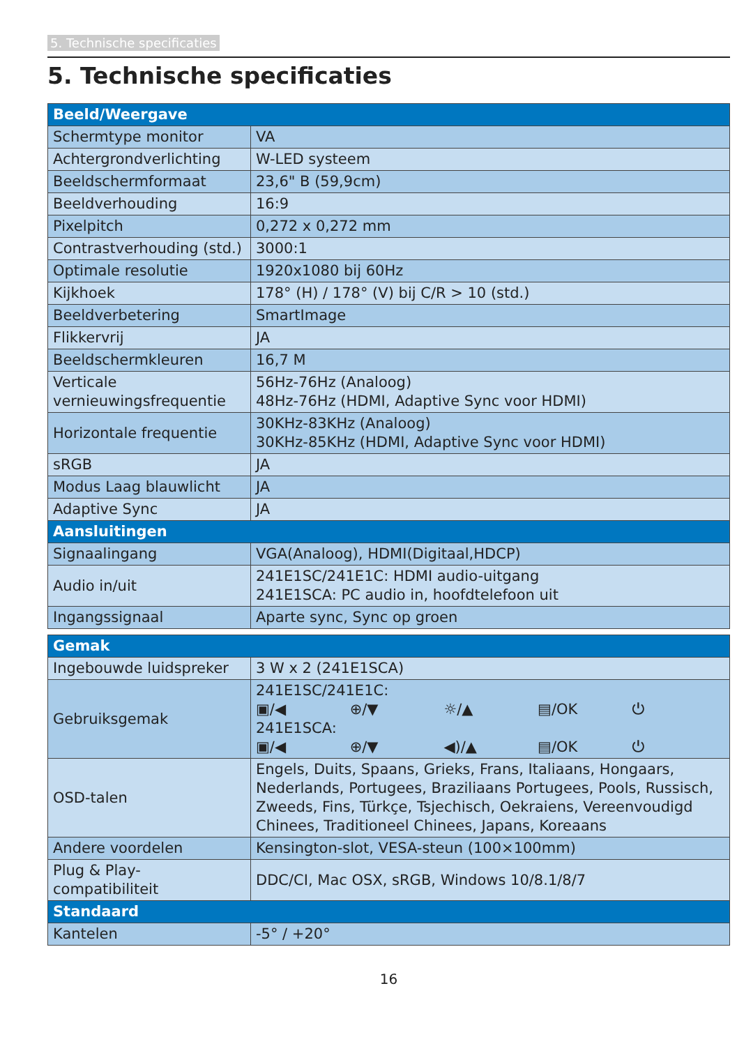5. Technische specificaties
5. Technische specificaties
| Beeld/Weergave | |
| Schermtype monitor | VA |
| Achtergrondverlichting | W-LED systeem |
| Beeldschermformaat | 23,6" B (59,9cm) |
| Beeldverhouding | 16:9 |
| Pixelpitch | 0,272 x 0,272 mm |
| Contrastverhouding (std.) | 3000:1 |
| Optimale resolutie | 1920x1080 bij 60Hz |
| Kijkhoek | 178° (H) / 178° (V) bij C/R > 10 (std.) |
| Beeldverbetering | SmartImage |
| Flikkervrij | JA |
| Beeldschermkleuren | 16,7 M |
| Verticale vernieuwingsfrequentie | 56Hz-76Hz (Analoog) 48Hz-76Hz (HDMI, Adaptive Sync voor HDMI) |
| Horizontale frequentie | 30KHz-83KHz (Analoog) 30KHz-85KHz (HDMI, Adaptive Sync voor HDMI) |
| sRGB | JA |
| Modus Laag blauwlicht | JA |
| Adaptive Sync | JA |
| Aansluitingen | |
| Signaalingang | VGA(Analoog), HDMI(Digitaal,HDCP) |
| Audio in/uit | 241E1SC/241E1C: HDMI audio-uitgang 241E1SCA: PC audio in, hoofdtelefoon uit |
| Ingangssignaal | Aparte sync, Sync op groen |
| Gemak | |
| Ingebouwde luidspreker | 3 W x 2 (241E1SCA) |
| Gebruiksgemak | 241E1SC/241E1C: ▣/◀ ⊕/▼ ☼/▲ ▤/OK ⏻ 241E1SCA: ▣/◀ ⊕/▼ ◀)/▲ ▤/OK ⏻ |
| OSD-talen | Engels, Duits, Spaans, Grieks, Frans, Italiaans, Hongaars, Nederlands, Portugees, Braziliaans Portugees, Pools, Russisch, Zweeds, Fins, Türkçe, Tsjechisch, Oekraiens, Vereenvoudigd Chinees, Traditioneel Chinees, Japans, Koreaans |
| Andere voordelen | Kensington-slot, VESA-steun (100×100mm) |
| Plug & Play-compatibiliteit | DDC/CI, Mac OSX, sRGB, Windows 10/8.1/8/7 |
| Standaard | |
| Kantelen | -5° / +20° |
16